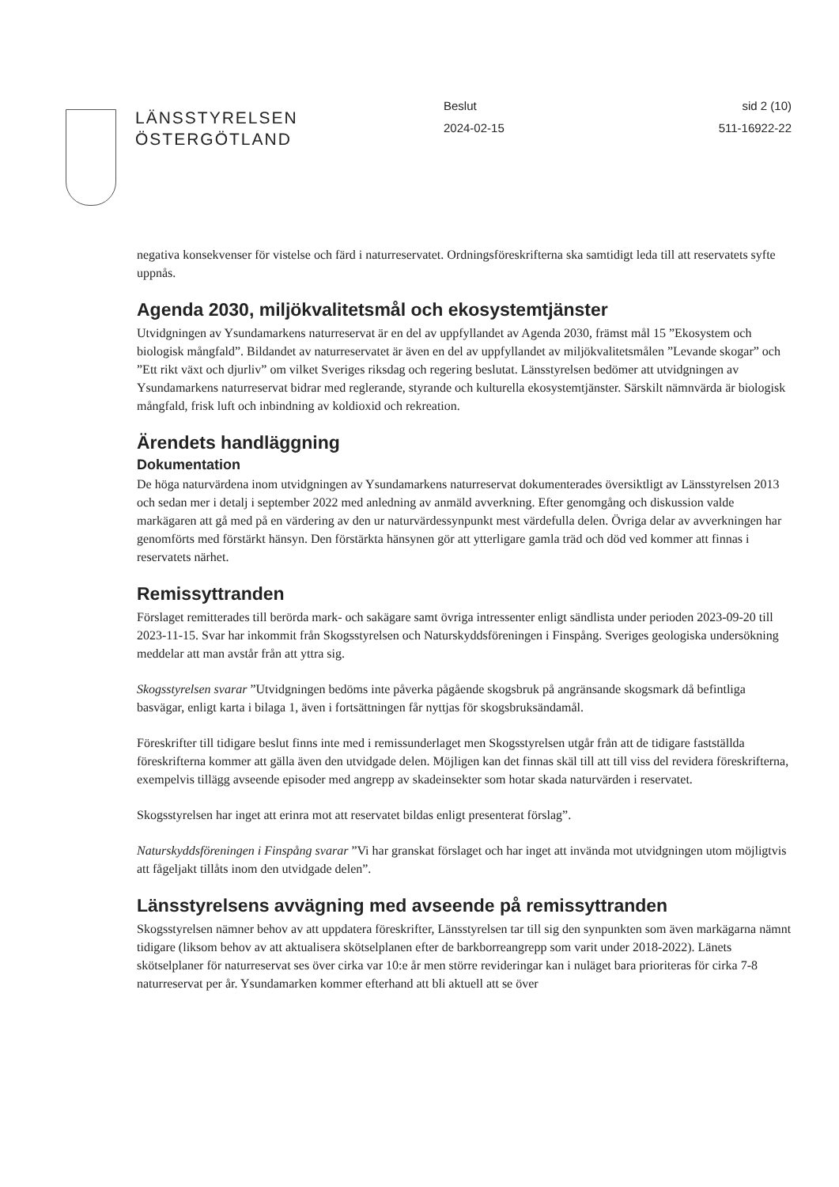LÄNSSTYRELSEN
ÖSTERGÖTLAND
Beslut
2024-02-15
sid 2 (10)
511-16922-22
negativa konsekvenser för vistelse och färd i naturreservatet. Ordningsföreskrifterna ska samtidigt leda till att reservatets syfte uppnås.
Agenda 2030, miljökvalitetsmål och ekosystemtjänster
Utvidgningen av Ysundamarkens naturreservat är en del av uppfyllandet av Agenda 2030, främst mål 15 ”Ekosystem och biologisk mångfald”. Bildandet av naturreservatet är även en del av uppfyllandet av miljökvalitetsmålen ”Levande skogar” och ”Ett rikt växt och djurliv” om vilket Sveriges riksdag och regering beslutat. Länsstyrelsen bedömer att utvidgningen av Ysundamarkens naturreservat bidrar med reglerande, styrande och kulturella ekosystemtjänster. Särskilt nämnvärda är biologisk mångfald, frisk luft och inbindning av koldioxid och rekreation.
Ärendets handläggning
Dokumentation
De höga naturvärdena inom utvidgningen av Ysundamarkens naturreservat dokumenterades översiktligt av Länsstyrelsen 2013 och sedan mer i detalj i september 2022 med anledning av anmäld avverkning. Efter genomgång och diskussion valde markägaren att gå med på en värdering av den ur naturvärdessynpunkt mest värdefulla delen. Övriga delar av avverkningen har genomförts med förstärkt hänsyn. Den förstärkta hänsynen gör att ytterligare gamla träd och död ved kommer att finnas i reservatets närhet.
Remissyttranden
Förslaget remitterades till berörda mark- och sakägare samt övriga intressenter enligt sändlista under perioden 2023-09-20 till 2023-11-15. Svar har inkommit från Skogsstyrelsen och Naturskyddsföreningen i Finspång. Sveriges geologiska undersökning meddelar att man avstår från att yttra sig.
Skogsstyrelsen svarar ”Utvidgningen bedöms inte påverka pågående skogsbruk på angränsande skogsmark då befintliga basvägar, enligt karta i bilaga 1, även i fortsättningen får nyttjas för skogsbruksändamål.
Föreskrifter till tidigare beslut finns inte med i remissunderlaget men Skogsstyrelsen utgår från att de tidigare fastställda föreskrifterna kommer att gälla även den utvidgade delen. Möjligen kan det finnas skäl till att till viss del revidera föreskrifterna, exempelvis tillägg avseende episoder med angrepp av skadeinsekter som hotar skada naturvärden i reservatet.
Skogsstyrelsen har inget att erinra mot att reservatet bildas enligt presenterat förslag”.
Naturskyddsföreningen i Finspång svarar ”Vi har granskat förslaget och har inget att invända mot utvidgningen utom möjligtvis att fågeljakt tillåts inom den utvidgade delen”.
Länsstyrelsens avvägning med avseende på remissyttranden
Skogsstyrelsen nämner behov av att uppdatera föreskrifter, Länsstyrelsen tar till sig den synpunkten som även markägarna nämnt tidigare (liksom behov av att aktualisera skötselplanen efter de barkborreangrepp som varit under 2018-2022). Länets skötselplaner för naturreservat ses över cirka var 10:e år men större revideringar kan i nuläget bara prioriteras för cirka 7-8 naturreservat per år. Ysundamarken kommer efterhand att bli aktuell att se över